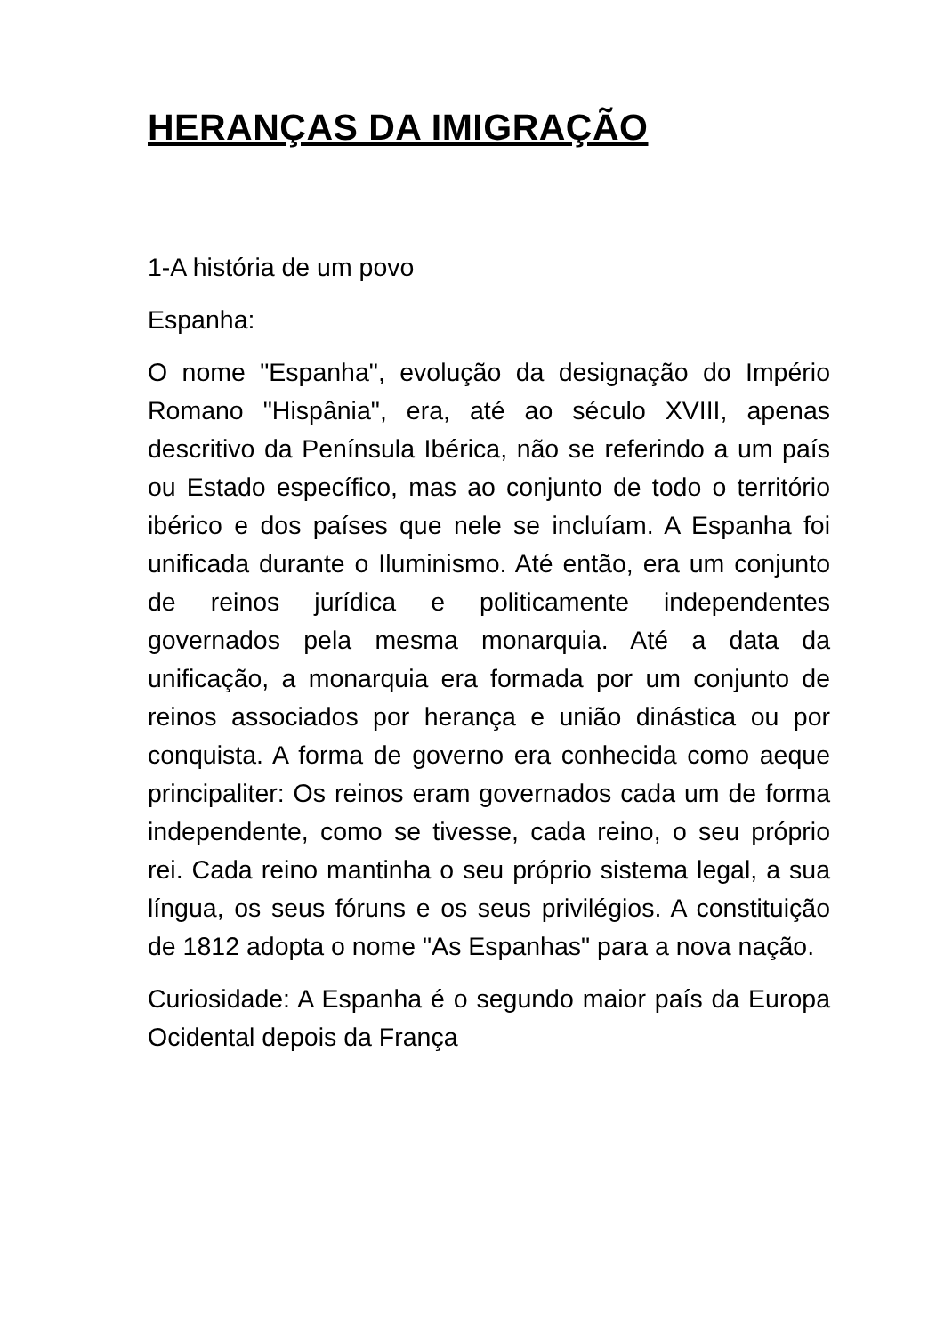HERANÇAS DA IMIGRAÇÃO
1-A história de um povo
Espanha:
O nome "Espanha", evolução da designação do Império Romano "Hispânia", era, até ao século XVIII, apenas descritivo da Península Ibérica, não se referindo a um país ou Estado específico, mas ao conjunto de todo o território ibérico e dos países que nele se incluíam. A Espanha foi unificada durante o Iluminismo. Até então, era um conjunto de reinos jurídica e politicamente independentes governados pela mesma monarquia. Até a data da unificação, a monarquia era formada por um conjunto de reinos associados por herança e união dinástica ou por conquista. A forma de governo era conhecida como aeque principaliter: Os reinos eram governados cada um de forma independente, como se tivesse, cada reino, o seu próprio rei. Cada reino mantinha o seu próprio sistema legal, a sua língua, os seus fóruns e os seus privilégios. A constituição de 1812 adopta o nome "As Espanhas" para a nova nação.
Curiosidade: A Espanha é o segundo maior país da Europa Ocidental depois da França